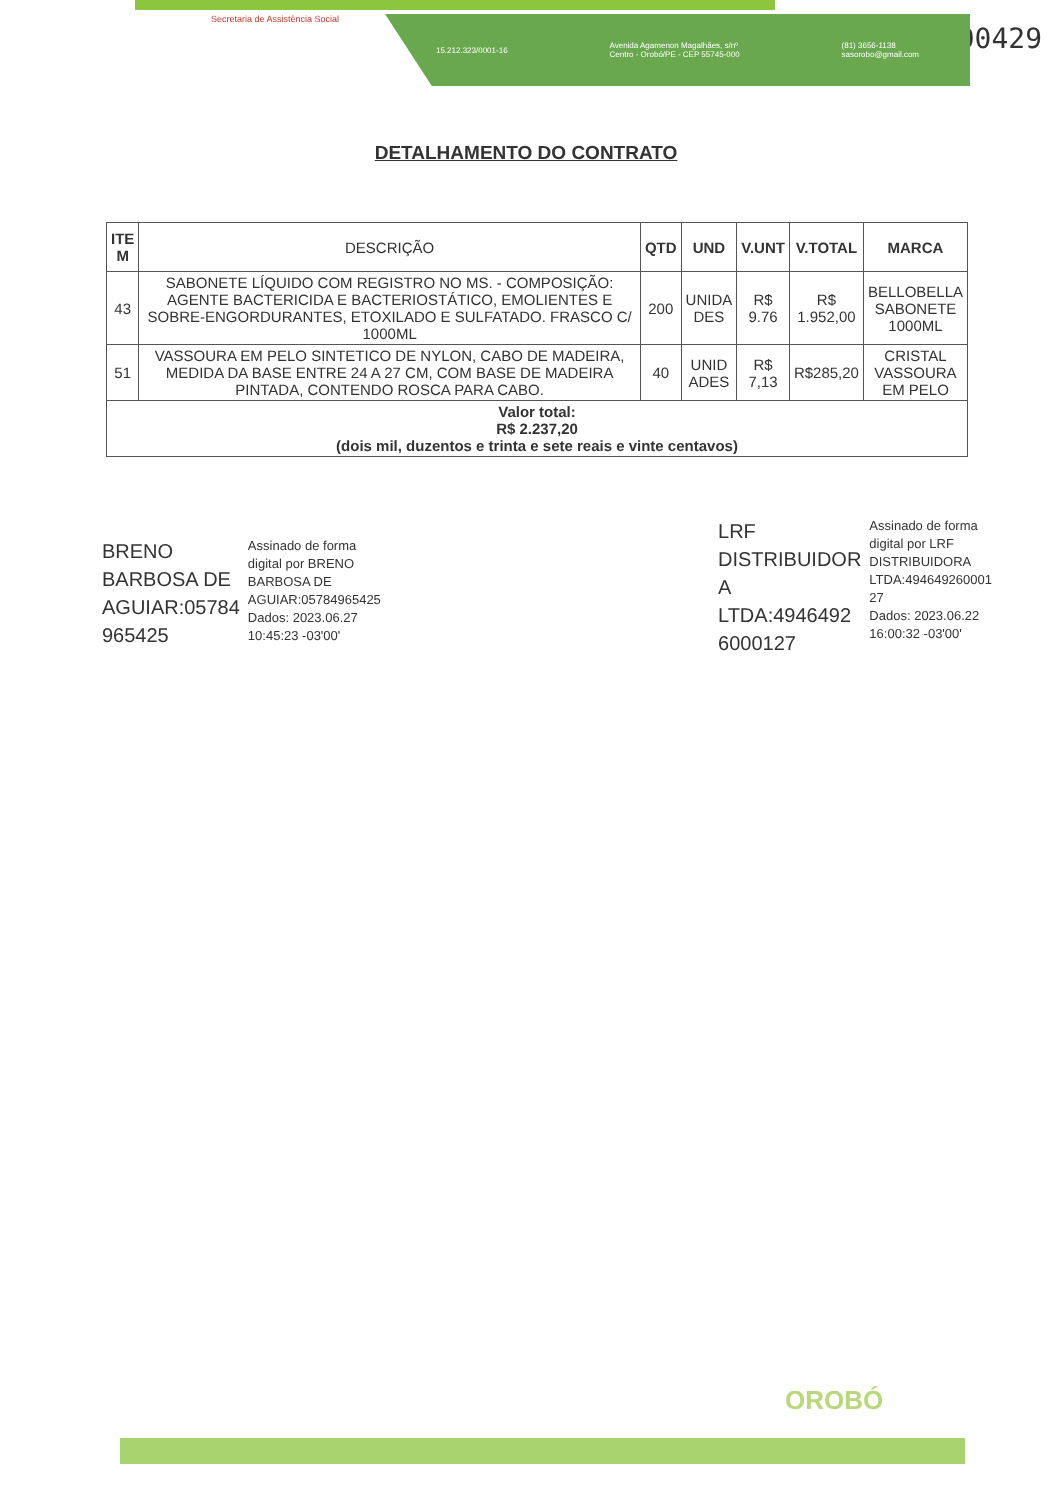00429
Secretaria de Assistência Social
15.212.323/0001-16 Avenida Agamenon Magalhães, s/nº
Centro - Orobó/PE - CEP 55745-000 (81) 3656-1138
sasorobo@gmail.com
DETALHAMENTO DO CONTRATO
| ITE M | DESCRIÇÃO | QTD | UND | V.UNT | V.TOTAL | MARCA |
| --- | --- | --- | --- | --- | --- | --- |
| 43 | SABONETE LÍQUIDO COM REGISTRO NO MS. - COMPOSIÇÃO: AGENTE BACTERICIDA E BACTERIOSTÁTICO, EMOLIENTES E SOBRE-ENGORDURANTES, ETOXILADO E SULFATADO. FRASCO C/ 1000ML | 200 | UNIDA DES | R$ 9.76 | R$ 1.952,00 | BELLOBELLA SABONETE 1000ML |
| 51 | VASSOURA EM PELO SINTETICO DE NYLON, CABO DE MADEIRA, MEDIDA DA BASE ENTRE 24 A 27 CM, COM BASE DE MADEIRA PINTADA, CONTENDO ROSCA PARA CABO. | 40 | UNID ADES | R$ 7,13 | R$285,20 | CRISTAL VASSOURA EM PELO |
| Valor total: R$ 2.237,20 (dois mil, duzentos e trinta e sete reais e vinte centavos) | | | | | | |
BRENO
BARBOSA DE
AGUIAR:05784
965425
Assinado de forma
digital por BRENO
BARBOSA DE
AGUIAR:05784965425
Dados: 2023.06.27
10:45:23 -03'00'
LRF
DISTRIBUIDOR
A
LTDA:4946492
6000127
Assinado de forma
digital por LRF
DISTRIBUIDORA
LTDA:494649260001
27
Dados: 2023.06.22
16:00:32 -03'00'
OROBÓ